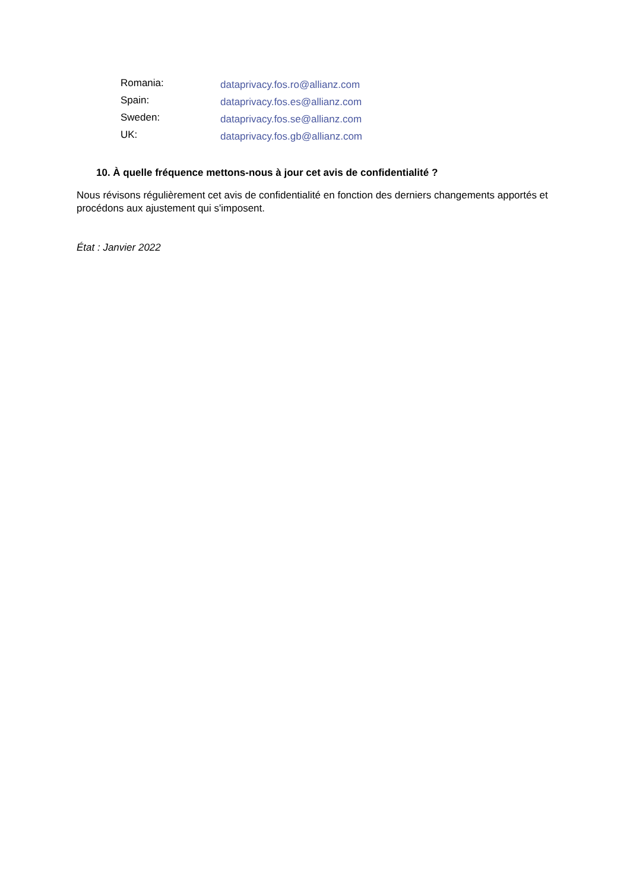| Romania: | dataprivacy.fos.ro@allianz.com |
| Spain: | dataprivacy.fos.es@allianz.com |
| Sweden: | dataprivacy.fos.se@allianz.com |
| UK: | dataprivacy.fos.gb@allianz.com |
10. À quelle fréquence mettons-nous à jour cet avis de confidentialité ?
Nous révisons régulièrement cet avis de confidentialité en fonction des derniers changements apportés et procédons aux ajustement qui s'imposent.
État : Janvier 2022